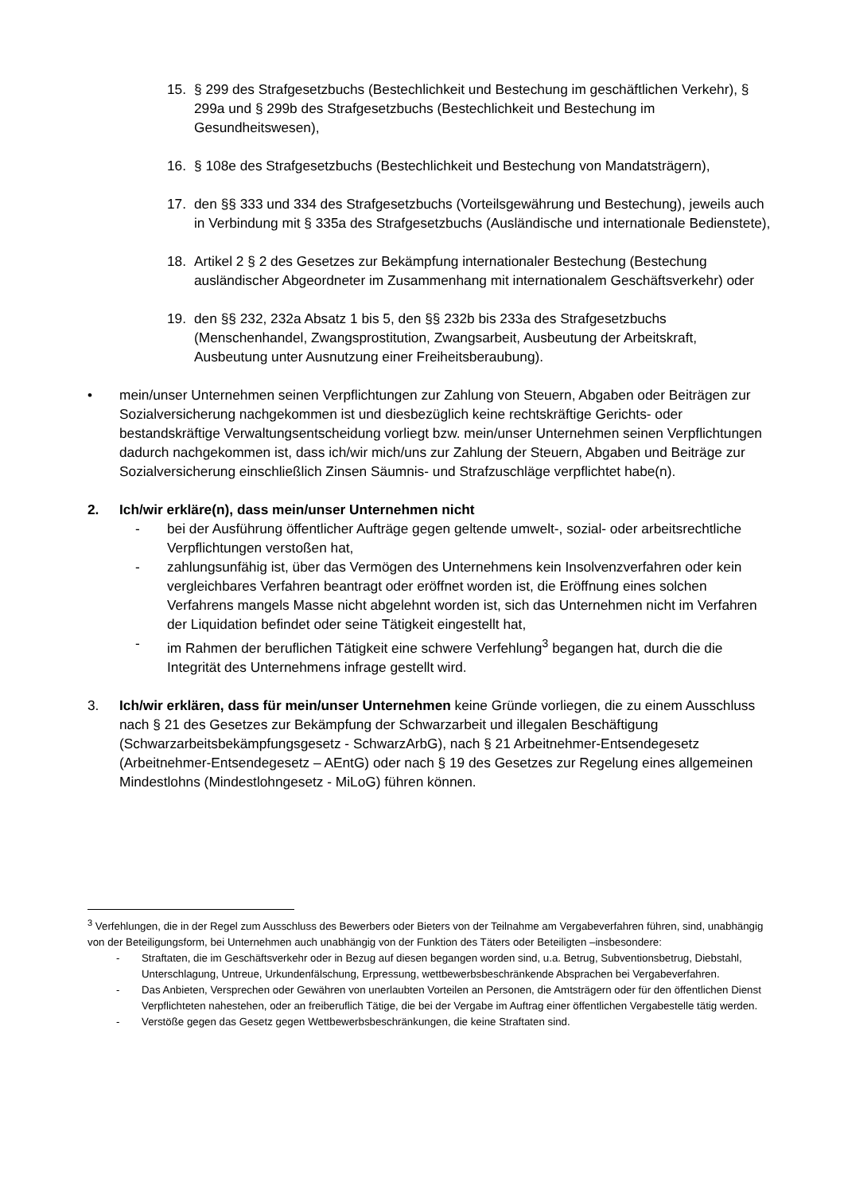15. § 299 des Strafgesetzbuchs (Bestechlichkeit und Bestechung im geschäftlichen Verkehr), § 299a und § 299b des Strafgesetzbuchs (Bestechlichkeit und Bestechung im Gesundheitswesen),
16. § 108e des Strafgesetzbuchs (Bestechlichkeit und Bestechung von Mandatsträgern),
17. den §§ 333 und 334 des Strafgesetzbuchs (Vorteilsgewährung und Bestechung), jeweils auch in Verbindung mit § 335a des Strafgesetzbuchs (Ausländische und internationale Bedienstete),
18. Artikel 2 § 2 des Gesetzes zur Bekämpfung internationaler Bestechung (Bestechung ausländischer Abgeordneter im Zusammenhang mit internationalem Geschäftsverkehr) oder
19. den §§ 232, 232a Absatz 1 bis 5, den §§ 232b bis 233a des Strafgesetzbuchs (Menschenhandel, Zwangsprostitution, Zwangsarbeit, Ausbeutung der Arbeitskraft, Ausbeutung unter Ausnutzung einer Freiheitsberaubung).
• mein/unser Unternehmen seinen Verpflichtungen zur Zahlung von Steuern, Abgaben oder Beiträgen zur Sozialversicherung nachgekommen ist und diesbezüglich keine rechtskräftige Gerichts- oder bestandskräftige Verwaltungsentscheidung vorliegt bzw. mein/unser Unternehmen seinen Verpflichtungen dadurch nachgekommen ist, dass ich/wir mich/uns zur Zahlung der Steuern, Abgaben und Beiträge zur Sozialversicherung einschließlich Zinsen Säumnis- und Strafzuschläge verpflichtet habe(n).
2. Ich/wir erkläre(n), dass mein/unser Unternehmen nicht
- bei der Ausführung öffentlicher Aufträge gegen geltende umwelt-, sozial- oder arbeitsrechtliche Verpflichtungen verstoßen hat,
- zahlungsunfähig ist, über das Vermögen des Unternehmens kein Insolvenzverfahren oder kein vergleichbares Verfahren beantragt oder eröffnet worden ist, die Eröffnung eines solchen Verfahrens mangels Masse nicht abgelehnt worden ist, sich das Unternehmen nicht im Verfahren der Liquidation befindet oder seine Tätigkeit eingestellt hat,
- im Rahmen der beruflichen Tätigkeit eine schwere Verfehlung<sup>3</sup> begangen hat, durch die die Integrität des Unternehmens infrage gestellt wird.
3. Ich/wir erklären, dass für mein/unser Unternehmen keine Gründe vorliegen, die zu einem Ausschluss nach § 21 des Gesetzes zur Bekämpfung der Schwarzarbeit und illegalen Beschäftigung (Schwarzarbeitsbekämpfungsgesetz - SchwarzArbG), nach § 21 Arbeitnehmer-Entsendegesetz (Arbeitnehmer-Entsendegesetz – AEntG) oder nach § 19 des Gesetzes zur Regelung eines allgemeinen Mindestlohns (Mindestlohngesetz - MiLoG) führen können.
<sup>3</sup> Verfehlungen, die in der Regel zum Ausschluss des Bewerbers oder Bieters von der Teilnahme am Vergabeverfahren führen, sind, unabhängig von der Beteiligungsform, bei Unternehmen auch unabhängig von der Funktion des Täters oder Beteiligten –insbesondere:
- Straftaten, die im Geschäftsverkehr oder in Bezug auf diesen begangen worden sind, u.a. Betrug, Subventionsbetrug, Diebstahl, Unterschlagung, Untreue, Urkundenfälschung, Erpressung, wettbewerbsbeschränkende Absprachen bei Vergabeverfahren.
- Das Anbieten, Versprechen oder Gewähren von unerlaubten Vorteilen an Personen, die Amtsträgern oder für den öffentlichen Dienst Verpflichteten nahestehen, oder an freiberuflich Tätige, die bei der Vergabe im Auftrag einer öffentlichen Vergabestelle tätig werden.
- Verstöße gegen das Gesetz gegen Wettbewerbsbeschränkungen, die keine Straftaten sind.